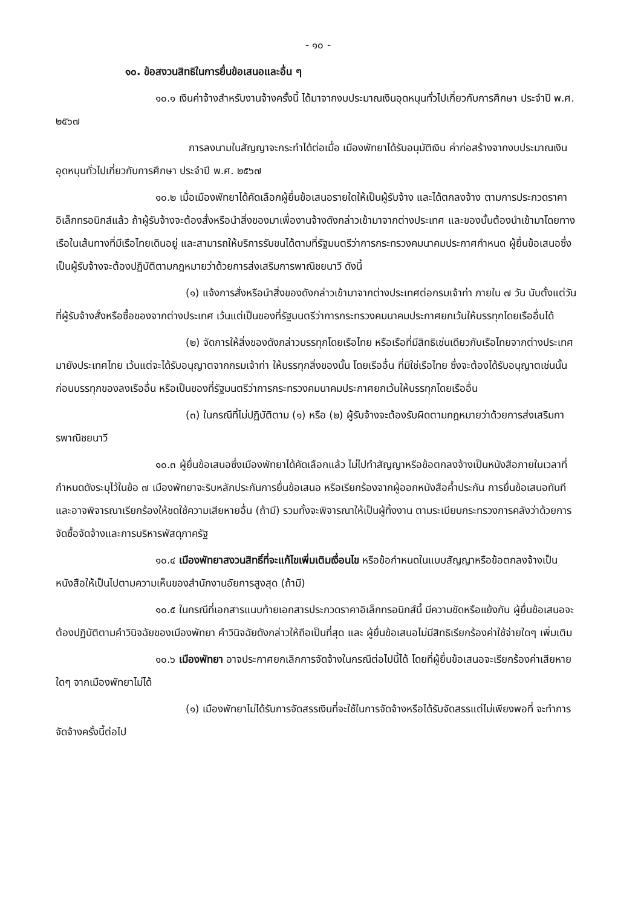- ๑๐ -
๑๐. ข้อสงวนสิทธิในการยื่นข้อเสนอและอื่น ๆ
๑๐.๑ เงินค่าจ้างสำหรับงานจ้างครั้งนี้ ได้มาจากงบประมาณเงินอุดหนุนทั่วไปเกี่ยวกับการศึกษา ประจำปี พ.ศ. ๒๕๖๗
การลงนามในสัญญาจะกระทำได้ต่อเมื่อ เมืองพัทยาได้รับอนุมัติเงิน ค่าก่อสร้างจากงบประมาณเงินอุดหนุนทั่วไปเกี่ยวกับการศึกษา ประจำปี พ.ศ. ๒๕๖๗
๑๐.๒ เมื่อเมืองพัทยาได้คัดเลือกผู้ยื่นข้อเสนอรายใดให้เป็นผู้รับจ้าง และได้ตกลงจ้าง ตามการประกวดราคาอิเล็กทรอนิกส์แล้ว ถ้าผู้รับจ้างจะต้องสั่งหรือนำสิ่งของมาเพื่องานจ้างดังกล่าวเข้ามาจากต่างประเทศ และของนั้นต้องนำเข้ามาโดยทางเรือในเส้นทางที่มีเรือไทยเดินอยู่ และสามารถให้บริการรับขนได้ตามที่รัฐมนตรีว่าการกระทรวงคมนาคมประกาศกำหนด ผู้ยื่นข้อเสนอซึ่งเป็นผู้รับจ้างจะต้องปฏิบัติตามกฎหมายว่าด้วยการส่งเสริมการพาณิชยนาวี ดังนี้
(๑) แจ้งการสั่งหรือนำสิ่งของดังกล่าวเข้ามาจากต่างประเทศต่อกรมเจ้าท่า ภายใน ๗ วัน นับตั้งแต่วันที่ผู้รับจ้างสั่งหรือซื้อของจากต่างประเทศ เว้นแต่เป็นของที่รัฐมนตรีว่าการกระทรวงคมนาคมประกาศยกเว้นให้บรรทุกโดยเรืออื่นได้
(๒) จัดการให้สิ่งของดังกล่าวบรรทุกโดยเรือไทย หรือเรือที่มีสิทธิเช่นเดียวกับเรือไทยจากต่างประเทศมายังประเทศไทย เว้นแต่จะได้รับอนุญาตจากกรมเจ้าท่า ให้บรรทุกสิ่งของนั้น โดยเรืออื่น ที่มิใช่เรือไทย ซึ่งจะต้องได้รับอนุญาตเช่นนั้นก่อนบรรทุกของลงเรืออื่น หรือเป็นของที่รัฐมนตรีว่าการกระทรวงคมนาคมประกาศยกเว้นให้บรรทุกโดยเรืออื่น
(๓) ในกรณีที่ไม่ปฏิบัติตาม (๑) หรือ (๒) ผู้รับจ้างจะต้องรับผิดตามกฎหมายว่าด้วยการส่งเสริมการพาณิชยนาวี
๑๐.๓ ผู้ยื่นข้อเสนอซึ่งเมืองพัทยาได้คัดเลือกแล้ว ไม่ไปทำสัญญาหรือข้อตกลงจ้างเป็นหนังสือภายในเวลาที่กำหนดดังระบุไว้ในข้อ ๗ เมืองพัทยาจะริบหลักประกันการยื่นข้อเสนอ หรือเรียกร้องจากผู้ออกหนังสือค้ำประกัน การยื่นข้อเสนอทันที และอาจพิจารณาเรียกร้องให้ชดใช้ความเสียหายอื่น (ถ้ามี) รวมทั้งจะพิจารณาให้เป็นผู้ทิ้งงาน ตามระเบียบกระทรวงการคลังว่าด้วยการจัดซื้อจัดจ้างและการบริหารพัสดุภาครัฐ
๑๐.๔ เมืองพัทยาสงวนสิทธิ์ที่จะแก้ไขเพิ่มเติมเงื่อนไข หรือข้อกำหนดในแบบสัญญาหรือข้อตกลงจ้างเป็นหนังสือให้เป็นไปตามความเห็นของสำนักงานอัยการสูงสุด (ถ้ามี)
๑๐.๕ ในกรณีที่เอกสารแนบท้ายเอกสารประกวดราคาอิเล็กทรอนิกส์นี้ มีความขัดหรือแย้งกัน ผู้ยื่นข้อเสนอจะต้องปฏิบัติตามคำวินิจฉัยของเมืองพัทยา คำวินิจฉัยดังกล่าวให้ถือเป็นที่สุด และ ผู้ยื่นข้อเสนอไม่มีสิทธิเรียกร้องค่าใช้จ่ายใดๆ เพิ่มเติม
๑๐.๖ เมืองพัทยา อาจประกาศยกเลิกการจัดจ้างในกรณีต่อไปนี้ได้ โดยที่ผู้ยื่นข้อเสนอจะเรียกร้องค่าเสียหายใดๆ จากเมืองพัทยาไม่ได้
(๑) เมืองพัทยาไม่ได้รับการจัดสรรเงินที่จะใช้ในการจัดจ้างหรือได้รับจัดสรรแต่ไม่เพียงพอที่ จะทำการจัดจ้างครั้งนี้ต่อไป